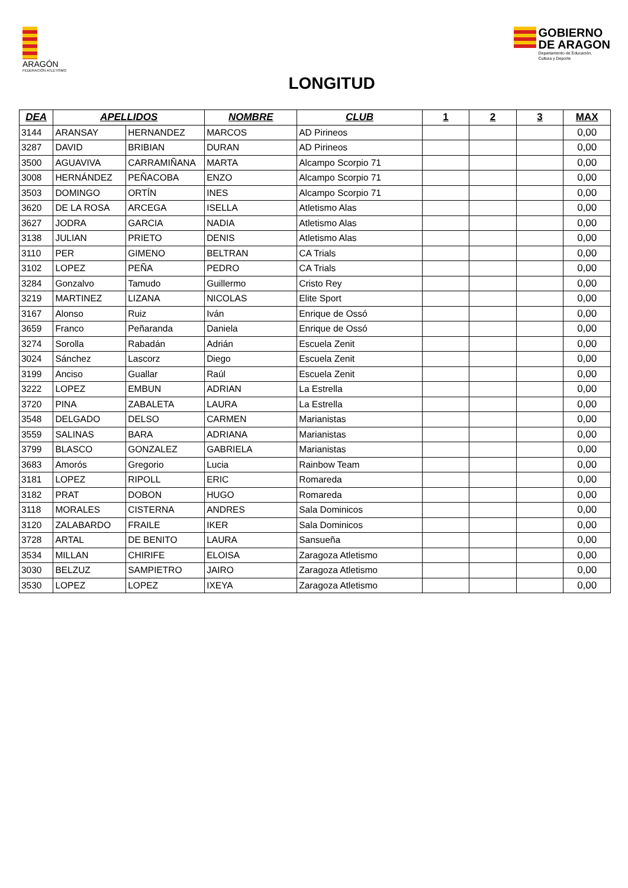ARAGÓN
FEDERACIÓN ATLETISMO
GOBIERNO
DE ARAGON
Departamento de Educación,
Cultura y Deporte
LONGITUD
| DEA | APELLIDOS | | NOMBRE | CLUB | 1 | 2 | 3 | MAX |
| --- | --- | --- | --- | --- | --- | --- | --- | --- |
| 3144 | ARANSAY | HERNANDEZ | MARCOS | AD Pirineos | | | | 0,00 |
| 3287 | DAVID | BRIBIAN | DURAN | AD Pirineos | | | | 0,00 |
| 3500 | AGUAVIVA | CARRAMIÑANA | MARTA | Alcampo Scorpio 71 | | | | 0,00 |
| 3008 | HERNÁNDEZ | PEÑACOBA | ENZO | Alcampo Scorpio 71 | | | | 0,00 |
| 3503 | DOMINGO | ORTÍN | INES | Alcampo Scorpio 71 | | | | 0,00 |
| 3620 | DE LA ROSA | ARCEGA | ISELLA | Atletismo Alas | | | | 0,00 |
| 3627 | JODRA | GARCIA | NADIA | Atletismo Alas | | | | 0,00 |
| 3138 | JULIAN | PRIETO | DENIS | Atletismo Alas | | | | 0,00 |
| 3110 | PER | GIMENO | BELTRAN | CA Trials | | | | 0,00 |
| 3102 | LOPEZ | PEÑA | PEDRO | CA Trials | | | | 0,00 |
| 3284 | Gonzalvo | Tamudo | Guillermo | Cristo Rey | | | | 0,00 |
| 3219 | MARTINEZ | LIZANA | NICOLAS | Elite Sport | | | | 0,00 |
| 3167 | Alonso | Ruiz | Iván | Enrique de Ossó | | | | 0,00 |
| 3659 | Franco | Peñaranda | Daniela | Enrique de Ossó | | | | 0,00 |
| 3274 | Sorolla | Rabadán | Adrián | Escuela Zenit | | | | 0,00 |
| 3024 | Sánchez | Lascorz | Diego | Escuela Zenit | | | | 0,00 |
| 3199 | Anciso | Guallar | Raúl | Escuela Zenit | | | | 0,00 |
| 3222 | LOPEZ | EMBUN | ADRIAN | La Estrella | | | | 0,00 |
| 3720 | PINA | ZABALETA | LAURA | La Estrella | | | | 0,00 |
| 3548 | DELGADO | DELSO | CARMEN | Marianistas | | | | 0,00 |
| 3559 | SALINAS | BARA | ADRIANA | Marianistas | | | | 0,00 |
| 3799 | BLASCO | GONZALEZ | GABRIELA | Marianistas | | | | 0,00 |
| 3683 | Amorós | Gregorio | Lucia | Rainbow Team | | | | 0,00 |
| 3181 | LOPEZ | RIPOLL | ERIC | Romareda | | | | 0,00 |
| 3182 | PRAT | DOBON | HUGO | Romareda | | | | 0,00 |
| 3118 | MORALES | CISTERNA | ANDRES | Sala Dominicos | | | | 0,00 |
| 3120 | ZALABARDO | FRAILE | IKER | Sala Dominicos | | | | 0,00 |
| 3728 | ARTAL | DE BENITO | LAURA | Sansueña | | | | 0,00 |
| 3534 | MILLAN | CHIRIFE | ELOISA | Zaragoza Atletismo | | | | 0,00 |
| 3030 | BELZUZ | SAMPIETRO | JAIRO | Zaragoza Atletismo | | | | 0,00 |
| 3530 | LOPEZ | LOPEZ | IXEYA | Zaragoza Atletismo | | | | 0,00 |